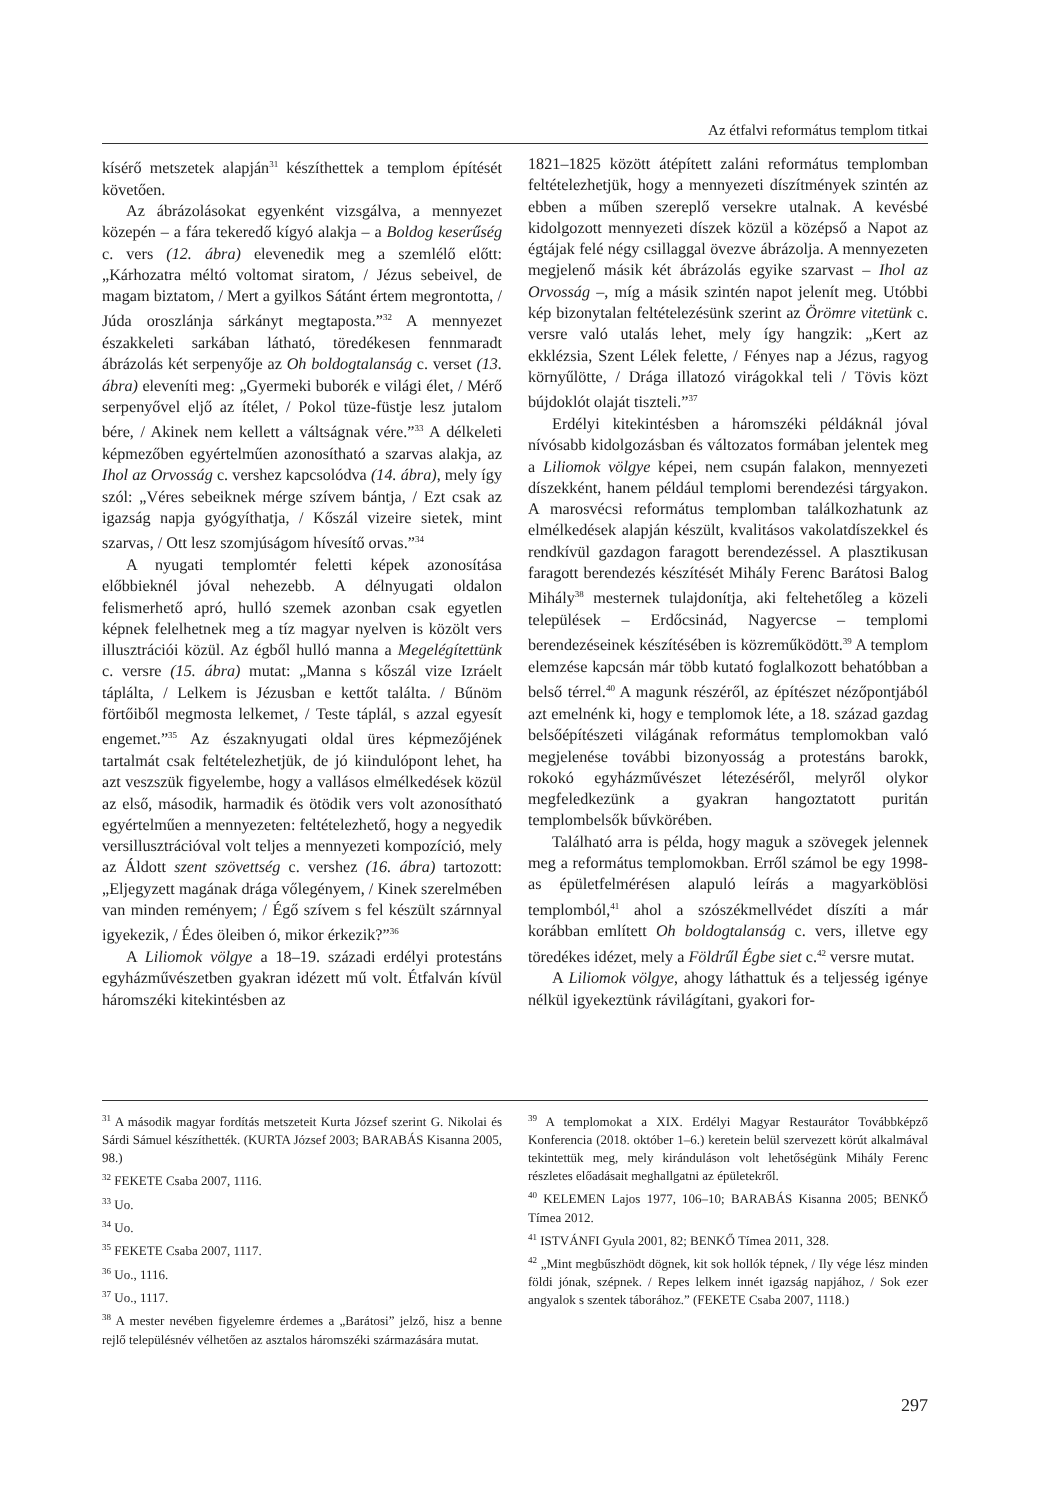Az étfalvi református templom titkai
kísérő metszetek alapján<sup>31</sup> készíthettek a templom építését követően.
Az ábrázolásokat egyenként vizsgálva, a mennyezet közepén – a fára tekeredő kígyó alakja – a Boldog keserűség c. vers (12. ábra) elevenedik meg a szemlélő előtt: „Kárhozatra méltó voltomat siratom, / Jézus sebeivel, de magam biztatom, / Mert a gyilkos Sátánt értem megrontotta, / Júda oroszlánja sárkányt megtaposta.”<sup>32</sup> A mennyezet északkeleti sarkában látható, töredékesen fennmaradt ábrázolás két serpenyője az Oh boldogtalanság c. verset (13. ábra) eleveníti meg: „Gyermeki buborék e világi élet, / Mérő serpenyővel eljő az ítélet, / Pokol tüze-füstje lesz jutalom bére, / Akinek nem kellett a váltságnak vére.”<sup>33</sup> A délkeleti képmezőben egyértelműen azonosítható a szarvas alakja, az Ihol az Orvosság c. vershez kapcsolódva (14. ábra), mely így szól: „Véres sebeiknek mérge szívem bántja, / Ezt csak az igazság napja gyógyíthatja, / Kőszál vizeire sietek, mint szarvas, / Ott lesz szomjúságom hívesítő orvas.”<sup>34</sup>
A nyugati templomtér feletti képek azonosítása előbbieknél jóval nehezebb. A délnyugati oldalon felismerhető apró, hulló szemek azonban csak egyetlen képnek felelhetnek meg a tíz magyar nyelven is közölt vers illusztrációi közül. Az égből hulló manna a Megelégítettünk c. versre (15. ábra) mutat: „Manna s kőszál vize Izráelt táplálta, / Lelkem is Jézusban e kettőt találta. / Bűnöm förtőiből megmosta lelkemet, / Teste táplál, s azzal egyesít engemet.”<sup>35</sup> Az északnyugati oldal üres képmezőjének tartalmát csak feltételezhetjük, de jó kiindulópont lehet, ha azt veszszük figyelembe, hogy a vallásos elmélkedések közül az első, második, harmadik és ötödik vers volt azonosítható egyértelműen a mennyezeten: feltételezhető, hogy a negyedik versillusztrációval volt teljes a mennyezeti kompozíció, mely az Áldott szent szövettség c. vershez (16. ábra) tartozott: „Eljegyzett magának drága vőlegényem, / Kinek szerelmében van minden reményem; / Égő szívem s fel készült szárnnyal igyekezik, / Édes öleiben ó, mikor érkezik?”<sup>36</sup>
A Liliomok völgye a 18–19. századi erdélyi protestáns egyházművészetben gyakran idézett mű volt. Étfalván kívül háromszéki kitekintésben az
1821–1825 között átépített zaláni református templomban feltételezhetjük, hogy a mennyezeti díszítmények szintén az ebben a műben szereplő versekre utalnak. A kevésbé kidolgozott mennyezeti díszek közül a középső a Napot az égtájak felé négy csillaggal övezve ábrázolja. A mennyezeten megjelenő másik két ábrázolás egyike szarvast – Ihol az Orvosság –, míg a másik szintén napot jelenít meg. Utóbbi kép bizonytalan feltételezésünk szerint az Örömre vitetünk c. versre való utalás lehet, mely így hangzik: „Kert az ekklézsia, Szent Lélek felette, / Fényes nap a Jézus, ragyog környűlötte, / Drága illatozó virágokkal teli / Tövis közt bújdoklót olaját tiszteli.”<sup>37</sup>
Erdélyi kitekintésben a háromszéki példáknál jóval nívósabb kidolgozásban és változatos formában jelentek meg a Liliomok völgye képei, nem csupán falakon, mennyezeti díszekként, hanem például templomi berendezési tárgyakon. A marosvécsi református templomban találkozhatunk az elmélkedések alapján készült, kvalitásos vakolatdíszekkel és rendkívül gazdagon faragott berendezéssel. A plasztikusan faragott berendezés készítését Mihály Ferenc Barátosi Balog Mihály<sup>38</sup> mesternek tulajdonítja, aki feltehetőleg a közeli települések – Erdőcsinád, Nagyercse – templomi berendezéseinek készítésében is közreműködött.<sup>39</sup> A templom elemzése kapcsán már több kutató foglalkozott behatóbban a belső térrel.<sup>40</sup> A magunk részéről, az építészet nézőpontjából azt emelnénk ki, hogy e templomok léte, a 18. század gazdag belsőépítészeti világának református templomokban való megjelenése további bizonyosság a protestáns barokk, rokokó egyházművészet létezéséről, melyről olykor megfeledkezünk a gyakran hangoztatott puritán templombelsők bűvkörében.
Található arra is példa, hogy maguk a szövegek jelennek meg a református templomokban. Erről számol be egy 1998-as épületfelmérésen alapuló leírás a magyarköblösi templomból,<sup>41</sup> ahol a szószékmellvédet díszíti a már korábban említett Oh boldogtalanság c. vers, illetve egy töredékes idézet, mely a Földrűl Égbe siet c.<sup>42</sup> versre mutat.
A Liliomok völgye, ahogy láthattuk és a teljesség igénye nélkül igyekeztünk rávilágítani, gyakori for-
<sup>31</sup> A második magyar fordítás metszeteit Kurta József szerint G. Nikolai és Sárdi Sámuel készíthették. (KURTA József 2003; BARABÁS Kisanna 2005, 98.)
<sup>32</sup> FEKETE Csaba 2007, 1116.
<sup>33</sup> Uo.
<sup>34</sup> Uo.
<sup>35</sup> FEKETE Csaba 2007, 1117.
<sup>36</sup> Uo., 1116.
<sup>37</sup> Uo., 1117.
<sup>38</sup> A mester nevében figyelemre érdemes a „Barátosi” jelző, hisz a benne rejlő településnév vélhetően az asztalos háromszéki származására mutat.
<sup>39</sup> A templomokat a XIX. Erdélyi Magyar Restaurátor Továbbképző Konferencia (2018. október 1–6.) keretein belül szervezett körút alkalmával tekintettük meg, mely kiránduláson volt lehetőségünk Mihály Ferenc részletes előadásait meghallgatni az épületekről.
<sup>40</sup> KELEMEN Lajos 1977, 106–10; BARABÁS Kisanna 2005; BENKŐ Tímea 2012.
<sup>41</sup> ISTVÁNFI Gyula 2001, 82; BENKŐ Tímea 2011, 328.
<sup>42</sup> „Mint megbűszhödt dögnek, kit sok hollók tépnek, / Ily vége lész minden földi jónak, szépnek. / Repes lelkem innét igazság napjához, / Sok ezer angyalok s szentek táborához.” (FEKETE Csaba 2007, 1118.)
297